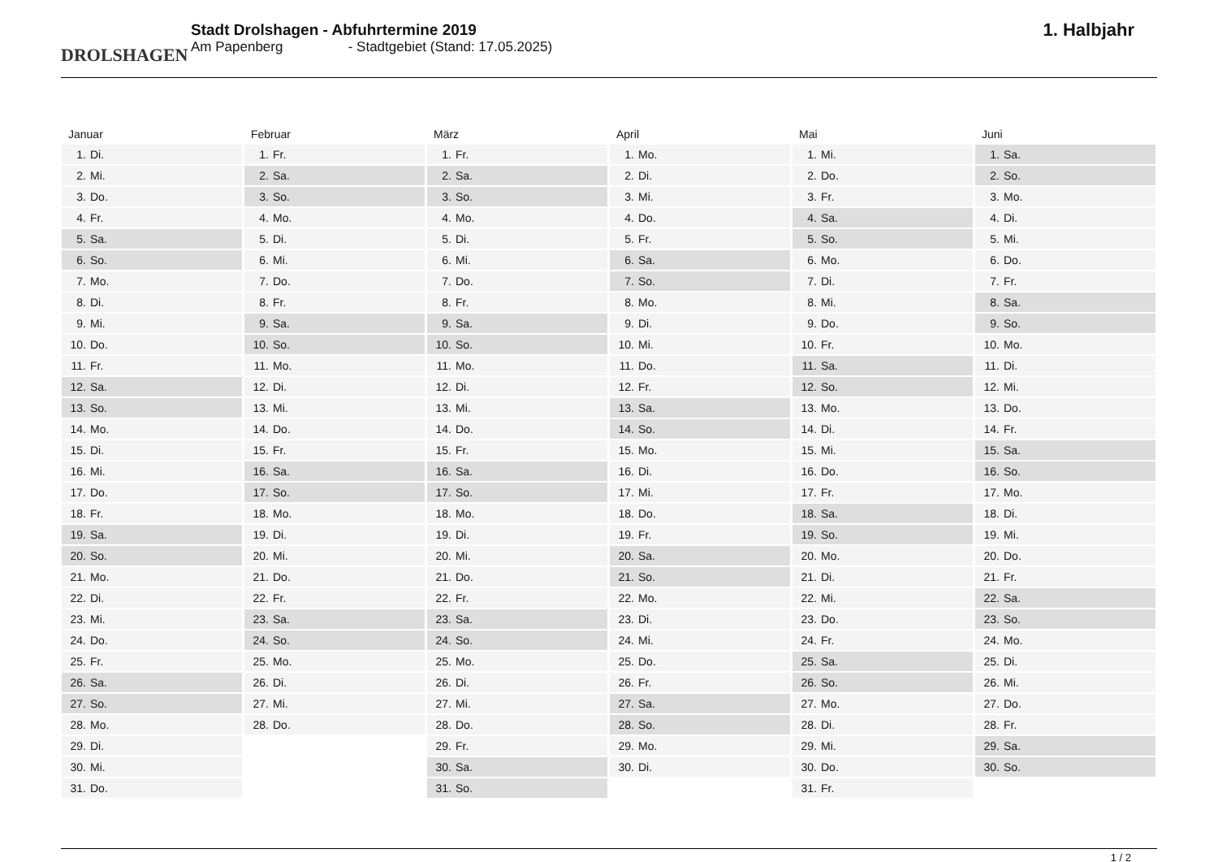DROLSHAGEN
Stadt Drolshagen - Abfuhrtermine 2019
Am Papenberg - Stadtgebiet (Stand: 17.05.2025)
1. Halbjahr
| Januar | |
| --- | --- |
| 1. | Di. |
| 2. | Mi. |
| 3. | Do. |
| 4. | Fr. |
| 5. | Sa. |
| 6. | So. |
| 7. | Mo. |
| 8. | Di. |
| 9. | Mi. |
| 10. | Do. |
| 11. | Fr. |
| 12. | Sa. |
| 13. | So. |
| 14. | Mo. |
| 15. | Di. |
| 16. | Mi. |
| 17. | Do. |
| 18. | Fr. |
| 19. | Sa. |
| 20. | So. |
| 21. | Mo. |
| 22. | Di. |
| 23. | Mi. |
| 24. | Do. |
| 25. | Fr. |
| 26. | Sa. |
| 27. | So. |
| 28. | Mo. |
| 29. | Di. |
| 30. | Mi. |
| 31. | Do. |
| Februar | |
| --- | --- |
| 1. | Fr. |
| 2. | Sa. |
| 3. | So. |
| 4. | Mo. |
| 5. | Di. |
| 6. | Mi. |
| 7. | Do. |
| 8. | Fr. |
| 9. | Sa. |
| 10. | So. |
| 11. | Mo. |
| 12. | Di. |
| 13. | Mi. |
| 14. | Do. |
| 15. | Fr. |
| 16. | Sa. |
| 17. | So. |
| 18. | Mo. |
| 19. | Di. |
| 20. | Mi. |
| 21. | Do. |
| 22. | Fr. |
| 23. | Sa. |
| 24. | So. |
| 25. | Mo. |
| 26. | Di. |
| 27. | Mi. |
| 28. | Do. |
| März | |
| --- | --- |
| 1. | Fr. |
| 2. | Sa. |
| 3. | So. |
| 4. | Mo. |
| 5. | Di. |
| 6. | Mi. |
| 7. | Do. |
| 8. | Fr. |
| 9. | Sa. |
| 10. | So. |
| 11. | Mo. |
| 12. | Di. |
| 13. | Mi. |
| 14. | Do. |
| 15. | Fr. |
| 16. | Sa. |
| 17. | So. |
| 18. | Mo. |
| 19. | Di. |
| 20. | Mi. |
| 21. | Do. |
| 22. | Fr. |
| 23. | Sa. |
| 24. | So. |
| 25. | Mo. |
| 26. | Di. |
| 27. | Mi. |
| 28. | Do. |
| 29. | Fr. |
| 30. | Sa. |
| 31. | So. |
| April | |
| --- | --- |
| 1. | Mo. |
| 2. | Di. |
| 3. | Mi. |
| 4. | Do. |
| 5. | Fr. |
| 6. | Sa. |
| 7. | So. |
| 8. | Mo. |
| 9. | Di. |
| 10. | Mi. |
| 11. | Do. |
| 12. | Fr. |
| 13. | Sa. |
| 14. | So. |
| 15. | Mo. |
| 16. | Di. |
| 17. | Mi. |
| 18. | Do. |
| 19. | Fr. |
| 20. | Sa. |
| 21. | So. |
| 22. | Mo. |
| 23. | Di. |
| 24. | Mi. |
| 25. | Do. |
| 26. | Fr. |
| 27. | Sa. |
| 28. | So. |
| 29. | Mo. |
| 30. | Di. |
| Mai | |
| --- | --- |
| 1. | Mi. |
| 2. | Do. |
| 3. | Fr. |
| 4. | Sa. |
| 5. | So. |
| 6. | Mo. |
| 7. | Di. |
| 8. | Mi. |
| 9. | Do. |
| 10. | Fr. |
| 11. | Sa. |
| 12. | So. |
| 13. | Mo. |
| 14. | Di. |
| 15. | Mi. |
| 16. | Do. |
| 17. | Fr. |
| 18. | Sa. |
| 19. | So. |
| 20. | Mo. |
| 21. | Di. |
| 22. | Mi. |
| 23. | Do. |
| 24. | Fr. |
| 25. | Sa. |
| 26. | So. |
| 27. | Mo. |
| 28. | Di. |
| 29. | Mi. |
| 30. | Do. |
| 31. | Fr. |
| Juni | |
| --- | --- |
| 1. | Sa. |
| 2. | So. |
| 3. | Mo. |
| 4. | Di. |
| 5. | Mi. |
| 6. | Do. |
| 7. | Fr. |
| 8. | Sa. |
| 9. | So. |
| 10. | Mo. |
| 11. | Di. |
| 12. | Mi. |
| 13. | Do. |
| 14. | Fr. |
| 15. | Sa. |
| 16. | So. |
| 17. | Mo. |
| 18. | Di. |
| 19. | Mi. |
| 20. | Do. |
| 21. | Fr. |
| 22. | Sa. |
| 23. | So. |
| 24. | Mo. |
| 25. | Di. |
| 26. | Mi. |
| 27. | Do. |
| 28. | Fr. |
| 29. | Sa. |
| 30. | So. |
1 / 2